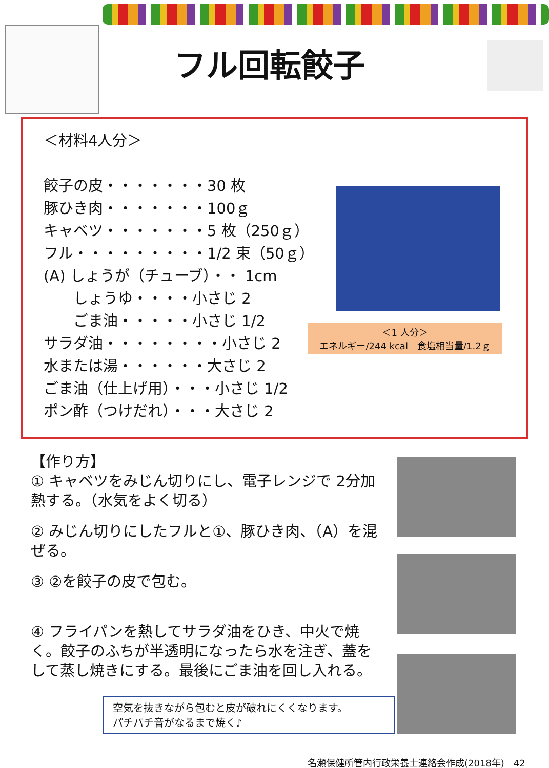フル回転餃子
＜材料4人分＞
餃子の皮・・・・・・・30 枚
豚ひき肉・・・・・・・100ｇ
キャベツ・・・・・・・5 枚（250ｇ）
フル・・・・・・・・・1/2 束（50ｇ）
(A) しょうが（チューブ）・・ 1cm
　　しょうゆ・・・・小さじ 2
　　ごま油・・・・・小さじ 1/2
サラダ油・・・・・・・・小さじ 2
水または湯・・・・・・大さじ 2
ごま油（仕上げ用）・・・小さじ 1/2
ポン酢（つけだれ）・・・大さじ 2
＜1 人分＞
エネルギー/244 kcal　食塩相当量/1.2ｇ
【作り方】
① キャベツをみじん切りにし、電子レンジで 2分加熱する。（水気をよく切る）
② みじん切りにしたフルと①、豚ひき肉、（A）を混ぜる。
③ ②を餃子の皮で包む。
④ フライパンを熱してサラダ油をひき、中火で焼く。餃子のふちが半透明になったら水を注ぎ、蓋をして蒸し焼きにする。最後にごま油を回し入れる。
空気を抜きながら包むと皮が破れにくくなります。
パチパチ音がなるまで焼く♪
名瀬保健所管内行政栄養士連絡会作成(2018年)　42